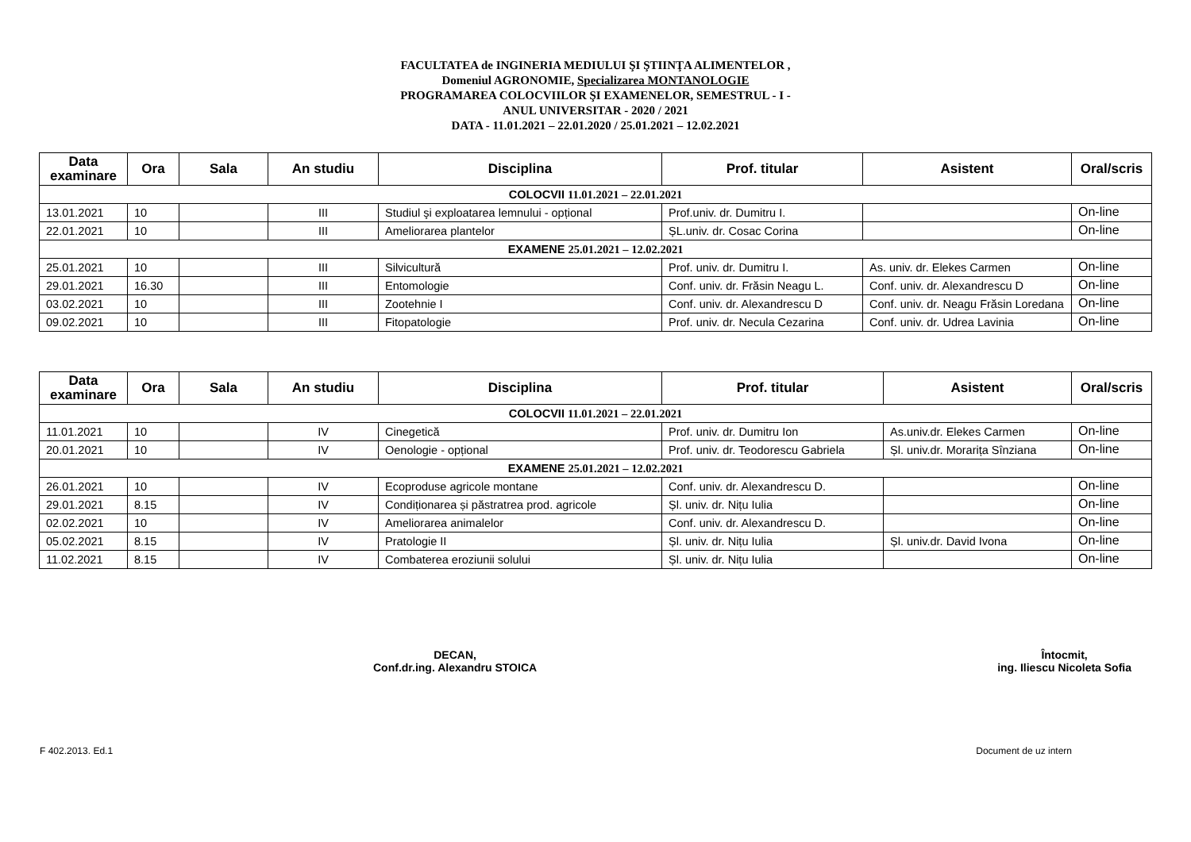FACULTATEA de INGINERIA MEDIULUI ŞI ŞTIINŢA ALIMENTELOR ,
Domeniul AGRONOMIE, Specializarea MONTANOLOGIE
PROGRAMAREA COLOCVIILOR ŞI EXAMENELOR, SEMESTRUL - I -
ANUL UNIVERSITAR - 2020 / 2021
DATA - 11.01.2021 – 22.01.2020 / 25.01.2021 – 12.02.2021
| Data examinare | Ora | Sala | An studiu | Disciplina | Prof. titular | Asistent | Oral/scris |
| --- | --- | --- | --- | --- | --- | --- | --- |
| COLOCVII 11.01.2021 – 22.01.2021 | | | | | | | |
| 13.01.2021 | 10 | | III | Studiul şi exploatarea lemnului - opțional | Prof.univ. dr. Dumitru I. | | On-line |
| 22.01.2021 | 10 | | III | Ameliorarea plantelor | ȘL.univ. dr. Cosac Corina | | On-line |
| EXAMENE 25.01.2021 – 12.02.2021 | | | | | | | |
| 25.01.2021 | 10 | | III | Silvicultură | Prof. univ. dr. Dumitru I. | As. univ. dr. Elekes Carmen | On-line |
| 29.01.2021 | 16.30 | | III | Entomologie | Conf. univ. dr. Frăsin Neagu L. | Conf. univ. dr. Alexandrescu D | On-line |
| 03.02.2021 | 10 | | III | Zootehnie I | Conf. univ. dr. Alexandrescu D | Conf. univ. dr. Neagu Frăsin Loredana | On-line |
| 09.02.2021 | 10 | | III | Fitopatologie | Prof. univ. dr. Necula Cezarina | Conf. univ. dr. Udrea Lavinia | On-line |
| Data examinare | Ora | Sala | An studiu | Disciplina | Prof. titular | Asistent | Oral/scris |
| --- | --- | --- | --- | --- | --- | --- | --- |
| COLOCVII 11.01.2021 – 22.01.2021 | | | | | | | |
| 11.01.2021 | 10 | | IV | Cinegetică | Prof. univ. dr. Dumitru Ion | As.univ.dr. Elekes Carmen | On-line |
| 20.01.2021 | 10 | | IV | Oenologie - opțional | Prof. univ. dr. Teodorescu Gabriela | Șl. univ.dr. Morarița Sînziana | On-line |
| EXAMENE 25.01.2021 – 12.02.2021 | | | | | | | |
| 26.01.2021 | 10 | | IV | Ecoproduse agricole montane | Conf. univ. dr. Alexandrescu D. | | On-line |
| 29.01.2021 | 8.15 | | IV | Condiționarea și păstratrea prod. agricole | Șl. univ. dr. Nițu Iulia | | On-line |
| 02.02.2021 | 10 | | IV | Ameliorarea animalelor | Conf. univ. dr. Alexandrescu D. | | On-line |
| 05.02.2021 | 8.15 | | IV | Pratologie II | Șl. univ. dr. Nițu Iulia | Șl. univ.dr. David Ivona | On-line |
| 11.02.2021 | 8.15 | | IV | Combaterea eroziunii solului | Șl. univ. dr. Nițu Iulia | | On-line |
DECAN,
Conf.dr.ing. Alexandru STOICA
Întocmit,
ing. Iliescu Nicoleta Sofia
F 402.2013. Ed.1 Document de uz intern